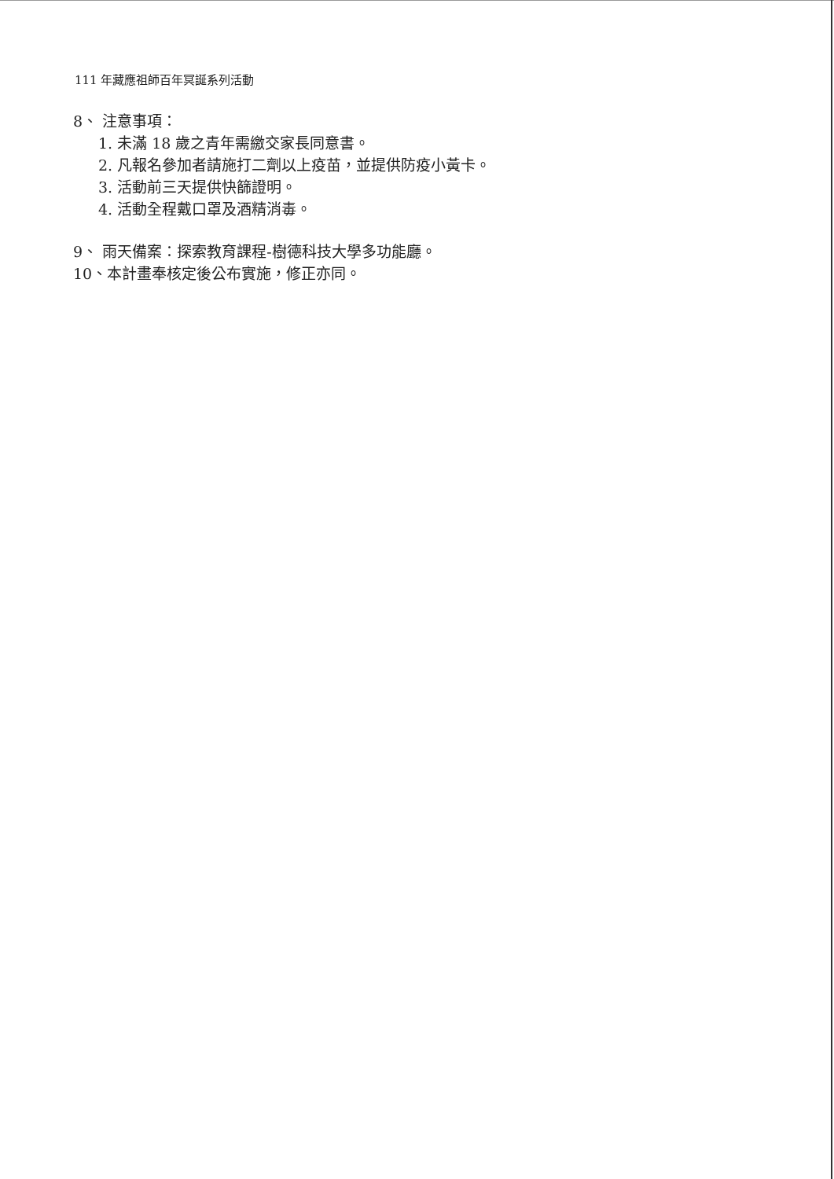111 年藏應祖師百年冥誕系列活動
8、 注意事項：
1. 未滿 18 歲之青年需繳交家長同意書。
2. 凡報名參加者請施打二劑以上疫苗，並提供防疫小黃卡。
3. 活動前三天提供快篩證明。
4. 活動全程戴口罩及酒精消毒。
9、 雨天備案：探索教育課程-樹德科技大學多功能廳。
10、本計畫奉核定後公布實施，修正亦同。